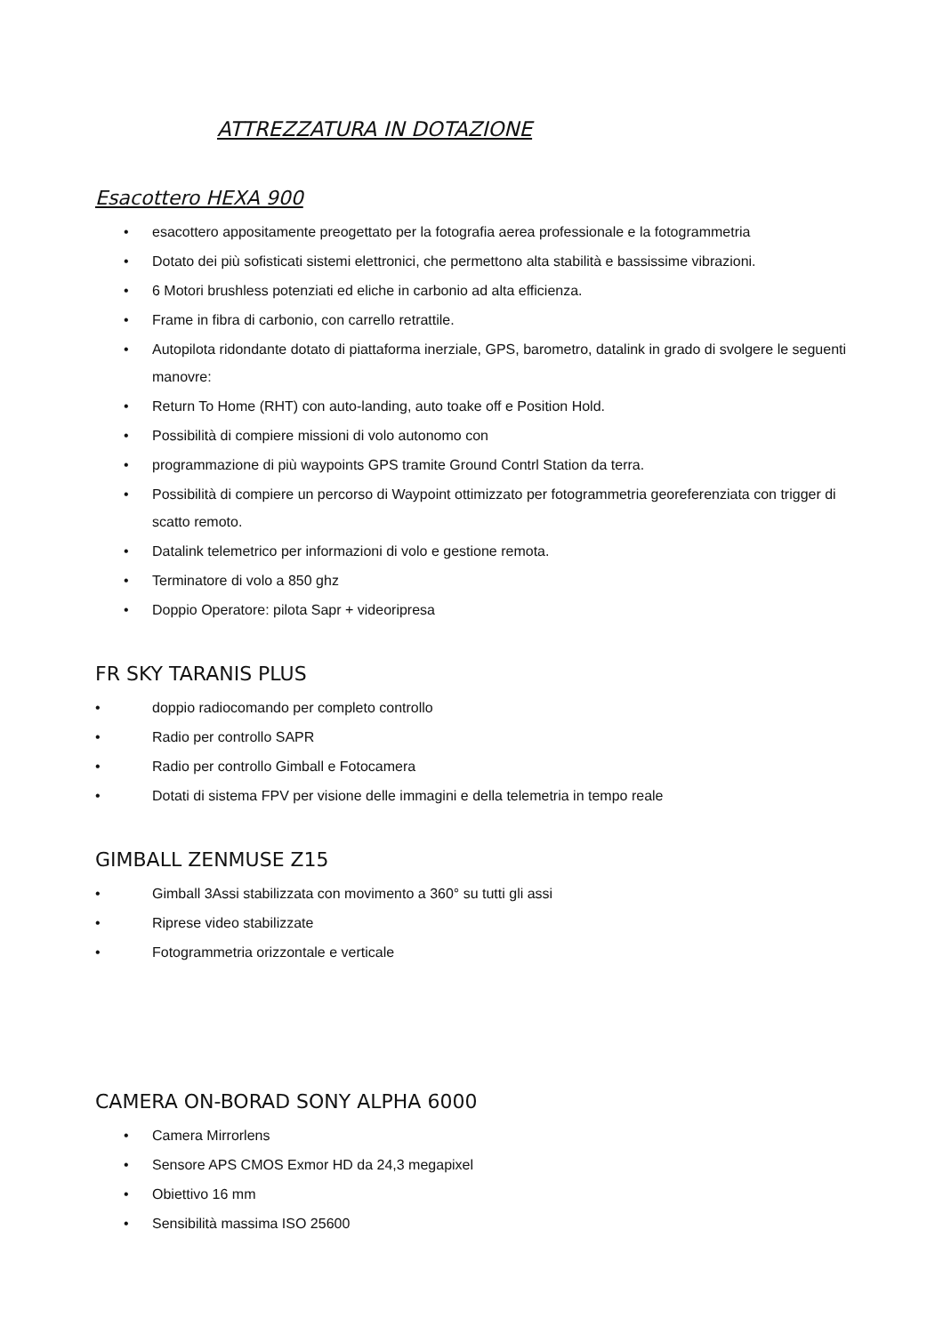ATTREZZATURA IN DOTAZIONE
Esacottero HEXA 900
• esacottero appositamente preogettato per la fotografia aerea professionale e la fotogrammetria
• Dotato dei più sofisticati sistemi elettronici, che permettono alta stabilità e bassissime vibrazioni.
• 6 Motori brushless potenziati ed eliche in carbonio ad alta efficienza.
• Frame in fibra di carbonio, con carrello retrattile.
• Autopilota ridondante dotato di piattaforma inerziale, GPS, barometro, datalink in grado di svolgere le seguenti manovre:
• Return To Home (RHT) con auto-landing, auto toake off e Position Hold.
• Possibilità di compiere missioni di volo autonomo con
• programmazione di più waypoints GPS tramite Ground Contrl Station da terra.
• Possibilità di compiere un percorso di Waypoint ottimizzato per fotogrammetria georeferenziata con trigger di scatto remoto.
• Datalink telemetrico per informazioni di volo e gestione remota.
• Terminatore di volo a 850 ghz
• Doppio Operatore: pilota Sapr + videoripresa
FR SKY TARANIS PLUS
• doppio radiocomando per completo controllo
• Radio per controllo SAPR
• Radio per controllo Gimball e Fotocamera
• Dotati di sistema FPV per visione delle immagini e della telemetria in tempo reale
GIMBALL ZENMUSE Z15
• Gimball 3Assi stabilizzata con movimento a 360° su tutti gli assi
• Riprese video stabilizzate
• Fotogrammetria orizzontale e verticale
CAMERA ON-BORAD SONY ALPHA 6000
• Camera Mirrorlens
• Sensore APS CMOS Exmor HD da 24,3 megapixel
• Obiettivo 16 mm
• Sensibilità massima ISO 25600